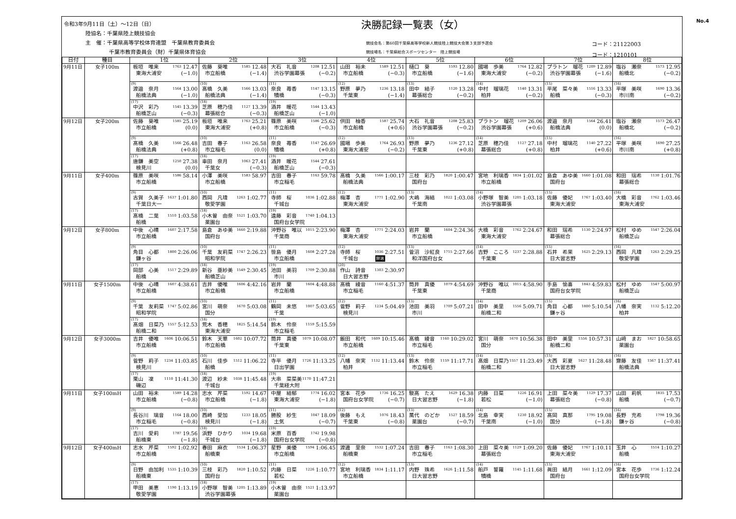令和3年9月11日（土）～12日（日）
陸協名：千葉県陸上競技協会
主　催：千葉県高等学校体育連盟　千葉県教育委員会
千葉市教育委員会（財）千葉県体育協会
決勝記録一覧表（女）
競技会名：第60回千葉県高等学校新人競技陸上競技大会第３支部予選会
競技場名：千葉県総合スポーツセンター　陸上競技場
コード：21122003
コード：1210101
| 日付 | 種目 | 1位 | 2位 | 3位 | 4位 | 5位 | 6位 | 7位 | 8位 |
| --- | --- | --- | --- | --- | --- | --- | --- | --- | --- |
| 9月11日 | 女子100m | 板垣 唯来 1763 12.47 東海大浦安 (−1.0) | 佐藤 葵唯 1585 12.48 市立船橋 (−1.4) | 大石 礼音 1208 12.51 渋谷学園幕張 (−0.2) | 山田 裕未 1589 12.51 市立船橋 (−0.3) | 樋口 葵 1593 12.80 市立船橋 (−1.6) | 國場 歩美 1764 12.82 東海大浦安 (−0.2) | プラトン 瑠花 1209 12.89 渋谷学園幕張 (−1.6) | 塩谷 瀬奈 1573 12.95 船橋北 (−0.2) |
| | | (9) 渡邉 奈月 1564 13.00 船橋法典 (−1.0) | (10) 髙橋 久美 1566 13.03 船橋法典 (−1.4) | (11) 奈良 苺香 1147 13.15 犢橋 (−0.3) | (12) 野原 夢乃 1236 13.18 千葉東 (−1.4) | (13) 田中 結子 1120 13.28 幕張総合 (−0.2) | (14) 中村 瑠璃花 1140 13.31 柏井 (−0.2) | (15) 平尾 菜々美 1516 13.33 船橋 (−0.3) | (16) 平塚 美咲 1690 13.36 市川南 (−0.2) |
| | | (17) 中沢 彩乃 1545 13.39 船橋芝山 (−0.3) | (18) 芝原 穂乃佳 1127 13.39 幕張総合 (−0.3) | (19) 酒井 暖花 1544 13.43 船橋芝山 (−1.0) | | | | | |
| 9月12日 | 女子200m | 佐藤 葵唯 1585 25.19 市立船橋 (0.0) | 板垣 唯来 1763 25.21 東海大浦安 (+0.8) | 篠原 美咲 1586 25.62 市立船橋 (−0.3) | 供田 柚香 1587 25.74 市立船橋 (+0.6) | 大石 礼音 1208 25.83 渋谷学園幕張 (−0.2) | プラトン 瑠花 1209 26.06 渋谷学園幕張 (+0.6) | 渡邉 奈月 1564 26.41 船橋法典 (0.0) | 塩谷 瀬奈 1573 26.47 船橋北 (−0.2) |
| | | (9) 髙橋 久美 1566 26.48 船橋法典 (+0.8) | (10) 吉田 春子 1163 26.58 市立稲毛 (0.0) | (11) 奈良 苺香 1147 26.69 犢橋 (+0.8) | (12) 國場 歩美 1764 26.93 東海大浦安 (−0.2) | (13) 野原 夢乃 1236 27.12 千葉東 (+0.8) | (14) 芝原 穂乃佳 1127 27.18 幕張総合 (+0.8) | (15) 中村 瑠璃花 1140 27.22 柏井 (+0.6) | (16) 平塚 美咲 1690 27.25 市川南 (+0.8) |
| | | (17) 唐鎌 美空 1250 27.38 検見川 (0.0) | (18) 車田 奈月 1063 27.41 千葉女 (−0.3) | (19) 酒井 暖花 1544 27.61 船橋芝山 (−0.3) | | | | | |
| 9月11日 | 女子400m | 篠原 美咲 1586 58.14 市立船橋 | 小澤 美咲 1583 58.97 市立船橋 | 吉田 春子 1163 59.78 市立稲毛 | 髙橋 久美 1566 1:00.17 船橋法典 | 三枝 彩乃 1820 1:00.47 国府台 | 宮地 利璃香 1834 1:01.02 市立船橋 | 島倉 あゆ美 1660 1:01.08 国府台 | 和田 瑞希 1130 1:01.76 幕張総合 |
| | | (9) 古賀 久美子 1637 1:01.80 千葉日大一 | (10) 西岡 凡瑋 1263 1:02.77 敬愛学園 | (11) 寺師 桜 1036 1:02.88 千城台 | (12) 梅澤 杏 1771 1:02.90 東海大浦安 | (13) 大嶋 海結 1022 1:03.08 千葉南 | (14) 小野塚 智美 1205 1:03.18 渋谷学園幕張 | (15) 佐藤 優妃 1767 1:03.40 東海大浦安 | (16) 大橋 彩音 1762 1:03.46 東海大浦安 |
| | | (17) 髙橋 二葉 1510 1:03.58 船橋 | (18) 小木曽 由奈 1521 1:03.70 薬園台 | (19) 遠藤 彩音 1740 1:04.13 国府台女学院 | | | | | |
| 9月12日 | 女子800m | 中後 心晴 1607 2:17.58 市立船橋 | 島倉 あゆ美 1660 2:19.88 国府台 | 沖野谷 唯以 1015 2:23.90 千葉商 | 梅澤 杏 1771 2:24.03 東海大浦安 | 岩井 蘭 1604 2:24.36 市立船橋 | 大橋 彩音 1762 2:24.67 東海大浦安 | 和田 瑞希 1130 2:24.97 幕張総合 | 松村 ゆめ 1547 2:26.04 船橋芝山 |
| | | (9) 角目 心都 1800 2:26.06 鎌ヶ谷 | (10) 千葉 友莉菜 1747 2:26.23 昭和学院 | (11) 笹島 優月 1608 2:27.28 市立船橋 | (12) 寺師 桜 1036 2:27.51 千城台 辞退 | (13) 菅沼 沙紅良 1715 2:27.66 和洋国府台女 | (14) 吉野 こころ 1237 2:28.88 千葉東 | (15) 石井 希果 1625 2:29.13 日大習志野 | (16) 西岡 凡瑋 1263 2:29.25 敬愛学園 |
| | | (17) 岡部 心美 1517 2:29.89 船橋 | (18) 新谷 亜紗美 1549 2:30.45 船橋芝山 | (19) 池田 美羽 1709 2:30.88 市川 | (20) 作山 詩音 1303 2:30.97 日大習志野 | | | | |
| 9月11日 | 女子1500m | 中後 心晴 1607 4:38.61 市立船橋 | 吉井 優唯 1606 4:42.16 市立船橋 | 岩井 蘭 1604 4:48.88 市立船橋 | 髙橋 綾音 1160 4:51.37 市立稲毛 | 筒井 真優 1079 4:54.69 千葉東 | 沖野谷 唯以 1015 4:58.90 千葉商 | 手島 愉喜 1843 4:59.83 国府台女学院 | 松村 ゆめ 1547 5:00.97 船橋芝山 |
| | | (9) 千葉 友莉菜 1747 5:02.86 昭和学院 | (10) 宮川 萌奈 1670 5:03.08 国分 | (11) 鶴岡 未悠 1007 5:03.65 千葉 | (12) 菅野 莉子 1234 5:04.49 検見川 | (13) 池田 美羽 1709 5:07.21 市川 | (14) 田中 美里 1556 5:09.71 船橋二和 | (15) 角目 心都 1800 5:10.54 鎌ヶ谷 | (16) 八幡 奈実 1132 5:12.20 柏井 |
| | | (17) 髙畑 日菜乃 1557 5:12.53 船橋二和 | (18) 荒木 香穂 1825 5:14.54 東海大浦安 | (19) 鈴木 伶奈 1159 5:15.59 市立稲毛 | | | | | |
| 9月12日 | 女子3000m | 吉井 優唯 1606 10:06.51 市立船橋 | 鈴木 天華 1602 10:07.72 市立船橋 | 筒井 真優 1079 10:08.07 千葉東 | 飯田 和代 1609 10:15.46 市立船橋 | 髙橋 綾音 1160 10:29.02 市立稲毛 | 宮川 萌奈 1670 10:56.38 国分 | 田中 美里 1556 10:57.31 船橋二和 | 山﨑 まお 1827 10:58.65 薬園台 |
| | | (9) 菅野 莉子 1234 11:03.85 検見川 | (10) 石川 佳歩 1512 11:06.22 船橋 | (11) 寺平 優月 1726 11:13.25 日出学園 | (12) 八幡 奈実 1132 11:13.44 柏井 | (13) 鈴木 伶奈 1159 11:17.71 市立稲毛 | (14) 髙畑 日菜乃 1557 11:23.49 船橋二和 | (15) 大西 彩夏 1627 11:28.48 日大習志野 | (16) 齋藤 友佳 1567 11:37.41 船橋法典 |
| | | (17) 栗山 凜 1110 11:41.30 磯辺 | (18) 渡辺 紗未 1038 11:45.48 千城台 | (19) 大串 菜菜美 1170 11:47.21 千葉経大附 | | | | | |
| 9月11日 | 女子100mH | 山田 裕未 1589 14.28 市立船橋 (−0.8) | 志水 芹菜 1592 14.67 市立船橋 (−1.8) | 中屋 結郁 1774 16.02 東海大浦安 (−1.8) | 宮本 花歩 1736 16.25 国府台女学院 (−0.7) | 駿高 たえ 1629 16.38 日大習志野 (−1.8) | 内藤 日菜 1226 16.91 若松 (−1.0) | 上田 菜々美 1129 17.37 幕張総合 (−0.8) | 山田 莉帆 1835 17.53 船橋 (−0.7) |
| | | (9) 長谷川 璃音 1164 18.00 市立稲毛 (−0.8) | (10) 西崎 愛加 1233 18.05 検見川 (−1.8) | (11) 勝股 紗生 1047 18.09 土気 (−0.7) | (12) 後藤 もえ 1076 18.43 千葉東 (−0.8) | (13) 萬代 のどか 1527 18.59 薬園台 (−0.7) | (14) 北島 幸実 1230 18.92 千葉南 (−1.0) | (15) 髙岡 真那 1795 19.08 国分 (−1.8) | (16) 長野 充希 1798 19.36 鎌ヶ谷 (−0.8) |
| | | (17) 吉川 愛莉 1787 19.56 船橋東 (−1.8) | (18) 浜野 ひかり 1034 19.68 千城台 (−1.8) | (19) 米原 百香 1742 19.98 国府台女学院 (−0.8) | | | | | |
| 9月12日 | 女子400mH | 志水 芹菜 1592 1:02.92 市立船橋 | 春田 麻衣 1534 1:06.37 船橋東 | 星野 美優 1594 1:06.45 市立船橋 | 渡邊 里奈 1532 1:07.24 船橋東 | 吉田 春子 1163 1:08.30 市立稲毛 | 上田 菜々美 1129 1:09.20 幕張総合 | 佐藤 優妃 1767 1:10.11 東海大浦安 | 玉井 心 1514 1:10.27 船橋 |
| | | (9) 日野 由加利 1535 1:10.39 船橋東 | (10) 三枝 彩乃 1820 1:10.52 国府台 | (11) 内藤 日菜 1226 1:10.77 若松 | (12) 宮地 利璃香 1834 1:11.17 市立船橋 | (13) 内野 珠希 1626 1:11.58 日大習志野 | (14) 船戸 誓羅 1145 1:11.68 犢橋 | (15) 眞田 結月 1661 1:12.09 国府台 | (16) 宮本 花歩 1736 1:12.24 国府台女学院 |
| | | (17) 甲田 美恵 1190 1:13.19 敬愛学園 | (18) 小野塚 智美 1205 1:13.89 渋谷学園幕張 | (19) 小木曽 由奈 1521 1:13.97 薬園台 | | | | | |
No.4